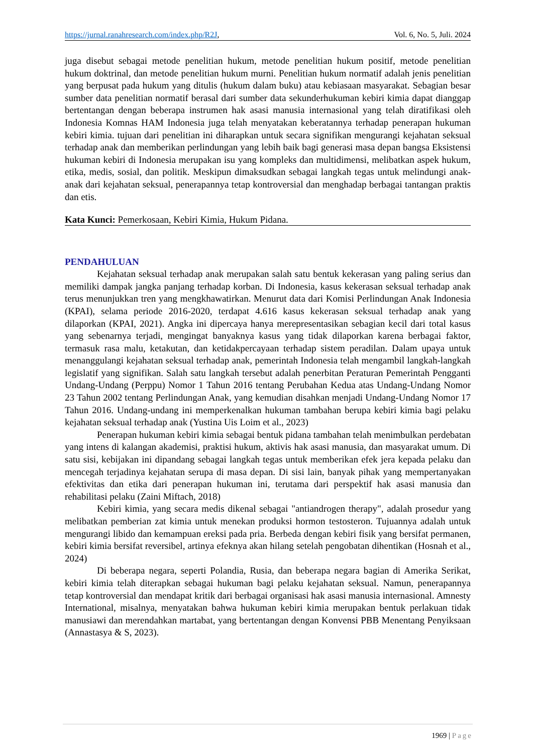https://jurnal.ranahresearch.com/index.php/R2J, Vol. 6, No. 5, Juli. 2024
juga disebut sebagai metode penelitian hukum, metode penelitian hukum positif, metode penelitian hukum doktrinal, dan metode penelitian hukum murni. Penelitian hukum normatif adalah jenis penelitian yang berpusat pada hukum yang ditulis (hukum dalam buku) atau kebiasaan masyarakat. Sebagian besar sumber data penelitian normatif berasal dari sumber data sekunderhukuman kebiri kimia dapat dianggap bertentangan dengan beberapa instrumen hak asasi manusia internasional yang telah diratifikasi oleh Indonesia Komnas HAM Indonesia juga telah menyatakan keberatannya terhadap penerapan hukuman kebiri kimia. tujuan dari penelitian ini diharapkan untuk secara signifikan mengurangi kejahatan seksual terhadap anak dan memberikan perlindungan yang lebih baik bagi generasi masa depan bangsa Eksistensi hukuman kebiri di Indonesia merupakan isu yang kompleks dan multidimensi, melibatkan aspek hukum, etika, medis, sosial, dan politik. Meskipun dimaksudkan sebagai langkah tegas untuk melindungi anak-anak dari kejahatan seksual, penerapannya tetap kontroversial dan menghadap berbagai tantangan praktis dan etis.
Kata Kunci: Pemerkosaan, Kebiri Kimia, Hukum Pidana.
PENDAHULUAN
Kejahatan seksual terhadap anak merupakan salah satu bentuk kekerasan yang paling serius dan memiliki dampak jangka panjang terhadap korban. Di Indonesia, kasus kekerasan seksual terhadap anak terus menunjukkan tren yang mengkhawatirkan. Menurut data dari Komisi Perlindungan Anak Indonesia (KPAI), selama periode 2016-2020, terdapat 4.616 kasus kekerasan seksual terhadap anak yang dilaporkan (KPAI, 2021). Angka ini dipercaya hanya merepresentasikan sebagian kecil dari total kasus yang sebenarnya terjadi, mengingat banyaknya kasus yang tidak dilaporkan karena berbagai faktor, termasuk rasa malu, ketakutan, dan ketidakpercayaan terhadap sistem peradilan. Dalam upaya untuk menanggulangi kejahatan seksual terhadap anak, pemerintah Indonesia telah mengambil langkah-langkah legislatif yang signifikan. Salah satu langkah tersebut adalah penerbitan Peraturan Pemerintah Pengganti Undang-Undang (Perppu) Nomor 1 Tahun 2016 tentang Perubahan Kedua atas Undang-Undang Nomor 23 Tahun 2002 tentang Perlindungan Anak, yang kemudian disahkan menjadi Undang-Undang Nomor 17 Tahun 2016. Undang-undang ini memperkenalkan hukuman tambahan berupa kebiri kimia bagi pelaku kejahatan seksual terhadap anak (Yustina Uis Loim et al., 2023)
Penerapan hukuman kebiri kimia sebagai bentuk pidana tambahan telah menimbulkan perdebatan yang intens di kalangan akademisi, praktisi hukum, aktivis hak asasi manusia, dan masyarakat umum. Di satu sisi, kebijakan ini dipandang sebagai langkah tegas untuk memberikan efek jera kepada pelaku dan mencegah terjadinya kejahatan serupa di masa depan. Di sisi lain, banyak pihak yang mempertanyakan efektivitas dan etika dari penerapan hukuman ini, terutama dari perspektif hak asasi manusia dan rehabilitasi pelaku (Zaini Miftach, 2018)
Kebiri kimia, yang secara medis dikenal sebagai "antiandrogen therapy", adalah prosedur yang melibatkan pemberian zat kimia untuk menekan produksi hormon testosteron. Tujuannya adalah untuk mengurangi libido dan kemampuan ereksi pada pria. Berbeda dengan kebiri fisik yang bersifat permanen, kebiri kimia bersifat reversibel, artinya efeknya akan hilang setelah pengobatan dihentikan (Hosnah et al., 2024)
Di beberapa negara, seperti Polandia, Rusia, dan beberapa negara bagian di Amerika Serikat, kebiri kimia telah diterapkan sebagai hukuman bagi pelaku kejahatan seksual. Namun, penerapannya tetap kontroversial dan mendapat kritik dari berbagai organisasi hak asasi manusia internasional. Amnesty International, misalnya, menyatakan bahwa hukuman kebiri kimia merupakan bentuk perlakuan tidak manusiawi dan merendahkan martabat, yang bertentangan dengan Konvensi PBB Menentang Penyiksaan (Annastasya & S, 2023).
1969 | Page